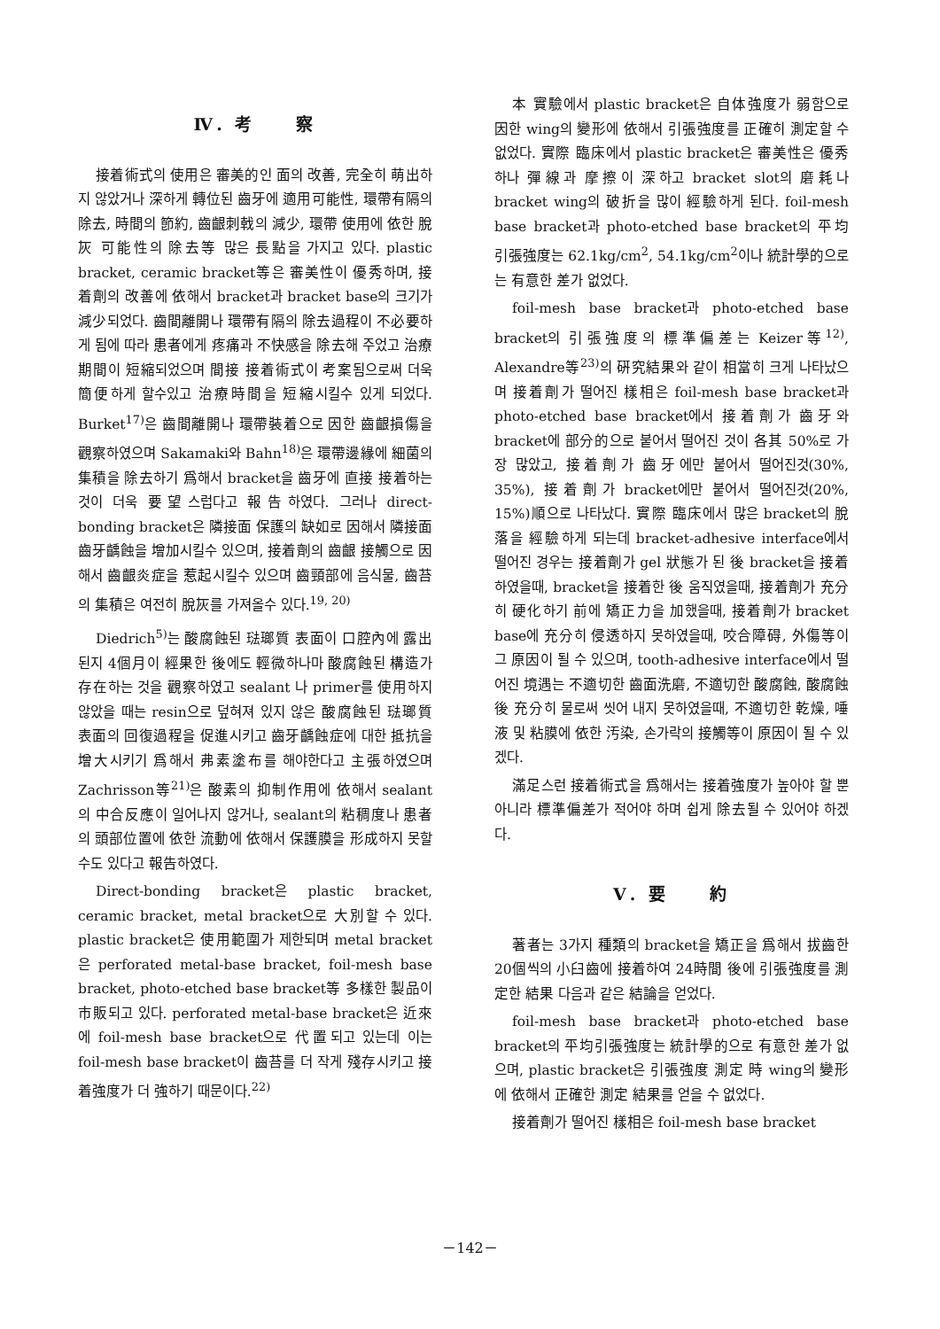Ⅳ. 考　　察
接着術式의 使用은 審美的인 面의 改善, 完全히 萌出하지 않았거나 深하게 轉位된 齒牙에 適用可能性, 環帶有隔의 除去, 時間의 節約, 齒齦刺戟의 減少, 環帶 使用에 依한 脫灰 可能性의 除去等 많은 長點을 가지고 있다. plastic bracket, ceramic bracket等은 審美性이 優秀하며, 接着劑의 改善에 依해서 bracket과 bracket base의 크기가 減少되었다. 齒間離開나 環帶有隔의 除去過程이 不必要하게 됨에 따라 患者에게 疼痛과 不快感을 除去해 주었고 治療期間이 短縮되었으며 間接 接着術式이 考案됨으로써 더욱 簡便하게 할수있고 治療時間을 短縮시킬수 있게 되었다. Burket<sup>17)</sup>은 齒間離開나 環帶裝着으로 因한 齒齦損傷을 觀察하였으며 Sakamaki와 Bahn<sup>18)</sup>은 環帶邊緣에 細菌의 集積을 除去하기 爲해서 bracket을 齒牙에 直接 接着하는 것이 더욱 要望스럽다고 報告하였다. 그러나 direct- bonding bracket은 隣接面 保護의 缺如로 因해서 隣接面 齒牙齲蝕을 增加시킬수 있으며, 接着劑의 齒齦 接觸으로 因해서 齒齦炎症을 惹起시킬수 있으며 齒頸部에 음식물, 齒苔의 集積은 여전히 脫灰를 가져올수 있다.<sup>19, 20)</sup>
Diedrich<sup>5)</sup>는 酸腐蝕된 琺瑯質 表面이 口腔內에 露出된지 4個月이 經果한 後에도 輕微하나마 酸腐蝕된 構造가 存在하는 것을 觀察하였고 sealant 나 primer를 使用하지 않았을 때는 resin으로 덮혀져 있지 않은 酸腐蝕된 琺瑯質 表面의 回復過程을 促進시키고 齒牙齲蝕症에 대한 抵抗을 增大시키기 爲해서 弗素塗布를 해야한다고 主張하였으며 Zachrisson等<sup>21)</sup>은 酸素의 抑制作用에 依해서 sealant 의 中合反應이 일어나지 않거나, sealant의 粘稠度나 患者의 頭部位置에 依한 流動에 依해서 保護膜을 形成하지 못할수도 있다고 報告하였다.
Direct-bonding bracket은 plastic bracket, ceramic bracket, metal bracket으로 大別할 수 있다. plastic bracket은 使用範圍가 제한되며 metal bracket은 perforated metal-base bracket, foil-mesh base bracket, photo-etched base bracket等 多樣한 製品이 市販되고 있다. perforated metal-base bracket은 近來에 foil-mesh base bracket으로 代置되고 있는데 이는 foil-mesh base bracket이 齒苔를 더 작게 殘存시키고 接着強度가 더 強하기 때문이다.<sup>22)</sup>
本 實驗에서 plastic bracket은 自体強度가 弱함으로 因한 wing의 變形에 依해서 引張強度를 正確히 測定할 수 없었다. 實際 臨床에서 plastic bracket은 審美性은 優秀하나 彈線과 摩擦이 深하고 bracket slot의 磨耗나 bracket wing의 破折을 많이 經驗하게 된다. foil-mesh base bracket과 photo-etched base bracket의 平均 引張強度는 62.1kg/cm<sup>2</sup>, 54.1kg/cm<sup>2</sup>이나 統計學的으로는 有意한 差가 없었다.
foil-mesh base bracket과 photo-etched base bracket의 引張強度의 標準偏差는 Keizer等<sup>12)</sup>, Alexandre等<sup>23)</sup>의 硏究結果와 같이 相當히 크게 나타났으며 接着劑가 떨어진 樣相은 foil-mesh base bracket과 photo-etched base bracket에서 接着劑가 齒牙와 bracket에 部分的으로 붙어서 떨어진 것이 各其 50%로 가장 많았고, 接着劑가 齒牙에만 붙어서 떨어진것(30%, 35%), 接着劑가 bracket에만 붙어서 떨어진것(20%, 15%)順으로 나타났다. 實際 臨床에서 많은 bracket의 脫落을 經驗하게 되는데 bracket-adhesive interface에서 떨어진 경우는 接着劑가 gel 狀態가 된 後 bracket을 接着하였을때, bracket을 接着한 後 움직였을때, 接着劑가 充分히 硬化하기 前에 矯正力을 加했을때, 接着劑가 bracket base에 充分히 侵透하지 못하였을때, 咬合障碍, 外傷等이 그 原因이 될 수 있으며, tooth-adhesive interface에서 떨어진 境遇는 不適切한 齒面洗磨, 不適切한 酸腐蝕, 酸腐蝕後 充分히 물로써 씻어 내지 못하였을때, 不適切한 乾燥, 唾液 및 粘膜에 依한 汚染, 손가락의 接觸等이 原因이 될 수 있겠다.
滿足스런 接着術式을 爲해서는 接着強度가 높아야 할 뿐 아니라 標準偏差가 적어야 하며 쉽게 除去될 수 있어야 하겠다.
Ⅴ. 要　　約
著者는 3가지 種類의 bracket을 矯正을 爲해서 拔齒한 20個씩의 小臼齒에 接着하여 24時間 後에 引張強度를 測定한 結果 다음과 같은 結論을 얻었다.
foil-mesh base bracket과 photo-etched base bracket의 平均引張強度는 統計學的으로 有意한 差가 없으며, plastic bracket은 引張強度 測定 時 wing의 變形에 依해서 正確한 測定 結果를 얻을 수 없었다.
接着劑가 떨어진 樣相은 foil-mesh base bracket
－142－